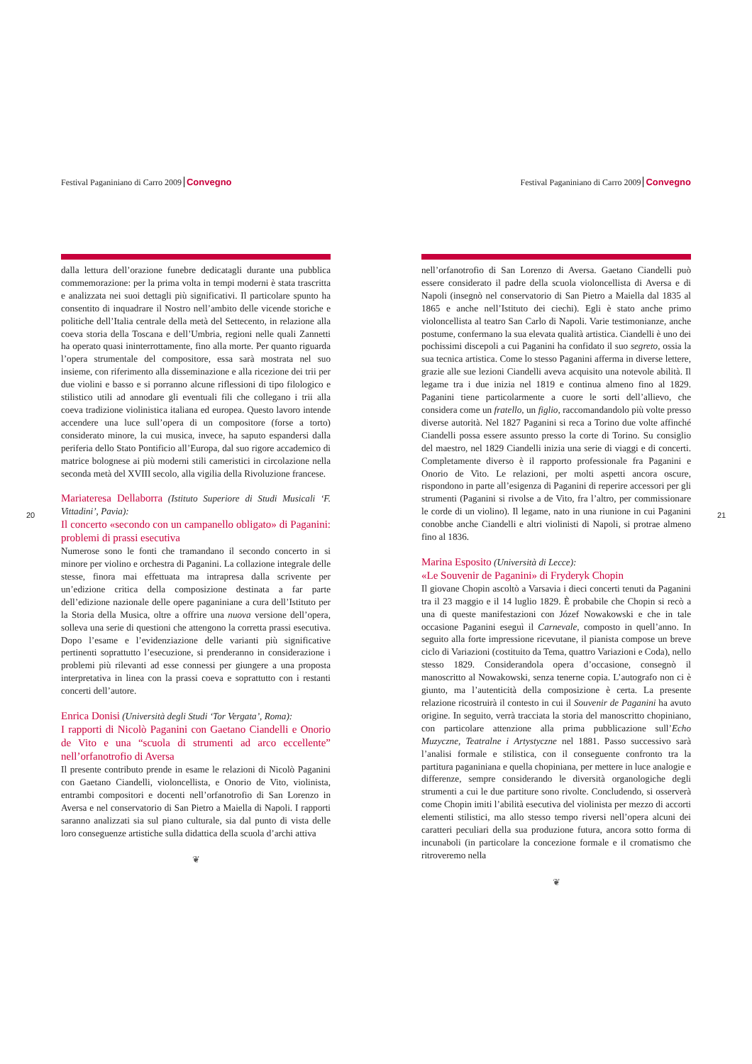20
Festival Paganiniano di Carro 2009 Convegno
dalla lettura dell’orazione funebre dedicatagli durante una pubblica commemorazione: per la prima volta in tempi moderni è stata trascritta e analizzata nei suoi dettagli più significativi. Il particolare spunto ha consentito di inquadrare il Nostro nell’ambito delle vicende storiche e politiche dell’Italia centrale della metà del Settecento, in relazione alla coeva storia della Toscana e dell’Umbria, regioni nelle quali Zannetti ha operato quasi ininterrottamente, fino alla morte. Per quanto riguarda l’opera strumentale del compositore, essa sarà mostrata nel suo insieme, con riferimento alla disseminazione e alla ricezione dei trii per due violini e basso e si porranno alcune riflessioni di tipo filologico e stilistico utili ad annodare gli eventuali fili che collegano i trii alla coeva tradizione violinistica italiana ed europea. Questo lavoro intende accendere una luce sull’opera di un compositore (forse a torto) considerato minore, la cui musica, invece, ha saputo espandersi dalla periferia dello Stato Pontificio all’Europa, dal suo rigore accademico di matrice bolognese ai più moderni stili cameristici in circolazione nella seconda metà del XVIII secolo, alla vigilia della Rivoluzione francese.
Mariateresa Dellaborra (Istituto Superiore di Studi Musicali ‘F. Vittadini’, Pavia):
Il concerto «secondo con un campanello obligato» di Paganini: problemi di prassi esecutiva
Numerose sono le fonti che tramandano il secondo concerto in si minore per violino e orchestra di Paganini. La collazione integrale delle stesse, finora mai effettuata ma intrapresa dalla scrivente per un’edizione critica della composizione destinata a far parte dell’edizione nazionale delle opere paganiniane a cura dell’Istituto per la Storia della Musica, oltre a offrire una nuova versione dell’opera, solleva una serie di questioni che attengono la corretta prassi esecutiva. Dopo l’esame e l’evidenziazione delle varianti più significative pertinenti soprattutto l’esecuzione, si prenderanno in considerazione i problemi più rilevanti ad esse connessi per giungere a una proposta interpretativa in linea con la prassi coeva e soprattutto con i restanti concerti dell’autore.
Enrica Donisi (Università degli Studi ‘Tor Vergata’, Roma):
I rapporti di Nicolò Paganini con Gaetano Ciandelli e Onorio de Vito e una “scuola di strumenti ad arco eccellente” nell’orfanotrofio di Aversa
Il presente contributo prende in esame le relazioni di Nicolò Paganini con Gaetano Ciandelli, violoncellista, e Onorio de Vito, violinista, entrambi compositori e docenti nell’orfanotrofio di San Lorenzo in Aversa e nel conservatorio di San Pietro a Maiella di Napoli. I rapporti saranno analizzati sia sul piano culturale, sia dal punto di vista delle loro conseguenze artistiche sulla didattica della scuola d’archi attiva
❦
Festival Paganiniano di Carro 2009 Convegno
nell’orfanotrofio di San Lorenzo di Aversa. Gaetano Ciandelli può essere considerato il padre della scuola violoncellista di Aversa e di Napoli (insegnò nel conservatorio di San Pietro a Maiella dal 1835 al 1865 e anche nell’Istituto dei ciechi). Egli è stato anche primo violoncellista al teatro San Carlo di Napoli. Varie testimonianze, anche postume, confermano la sua elevata qualità artistica. Ciandelli è uno dei pochissimi discepoli a cui Paganini ha confidato il suo segreto, ossia la sua tecnica artistica. Come lo stesso Paganini afferma in diverse lettere, grazie alle sue lezioni Ciandelli aveva acquisito una notevole abilità. Il legame tra i due inizia nel 1819 e continua almeno fino al 1829. Paganini tiene particolarmente a cuore le sorti dell’allievo, che considera come un fratello, un figlio, raccomandandolo più volte presso diverse autorità. Nel 1827 Paganini si reca a Torino due volte affinché Ciandelli possa essere assunto presso la corte di Torino. Su consiglio del maestro, nel 1829 Ciandelli inizia una serie di viaggi e di concerti. Completamente diverso è il rapporto professionale fra Paganini e Onorio de Vito. Le relazioni, per molti aspetti ancora oscure, rispondono in parte all’esigenza di Paganini di reperire accessori per gli strumenti (Paganini si rivolse a de Vito, fra l’altro, per commissionare le corde di un violino). Il legame, nato in una riunione in cui Paganini conobbe anche Ciandelli e altri violinisti di Napoli, si protrae almeno fino al 1836.
Marina Esposito (Università di Lecce):
«Le Souvenir de Paganini» di Fryderyk Chopin
Il giovane Chopin ascoltò a Varsavia i dieci concerti tenuti da Paganini tra il 23 maggio e il 14 luglio 1829. È probabile che Chopin si recò a una di queste manifestazioni con Józef Nowakowski e che in tale occasione Paganini eseguì il Carnevale, composto in quell’anno. In seguito alla forte impressione ricevutane, il pianista compose un breve ciclo di Variazioni (costituito da Tema, quattro Variazioni e Coda), nello stesso 1829. Considerandola opera d’occasione, consegnò il manoscritto al Nowakowski, senza tenerne copia. L’autografo non ci è giunto, ma l’autenticità della composizione è certa. La presente relazione ricostruirà il contesto in cui il Souvenir de Paganini ha avuto origine. In seguito, verrà tracciata la storia del manoscritto chopiniano, con particolare attenzione alla prima pubblicazione sull’Echo Muzyczne, Teatralne i Artystyczne nel 1881. Passo successivo sarà l’analisi formale e stilistica, con il conseguente confronto tra la partitura paganiniana e quella chopiniana, per mettere in luce analogie e differenze, sempre considerando le diversità organologiche degli strumenti a cui le due partiture sono rivolte. Concludendo, si osserverà come Chopin imiti l’abilità esecutiva del violinista per mezzo di accorti elementi stilistici, ma allo stesso tempo riversi nell’opera alcuni dei caratteri peculiari della sua produzione futura, ancora sotto forma di incunaboli (in particolare la concezione formale e il cromatismo che ritroveremo nella
❦
21